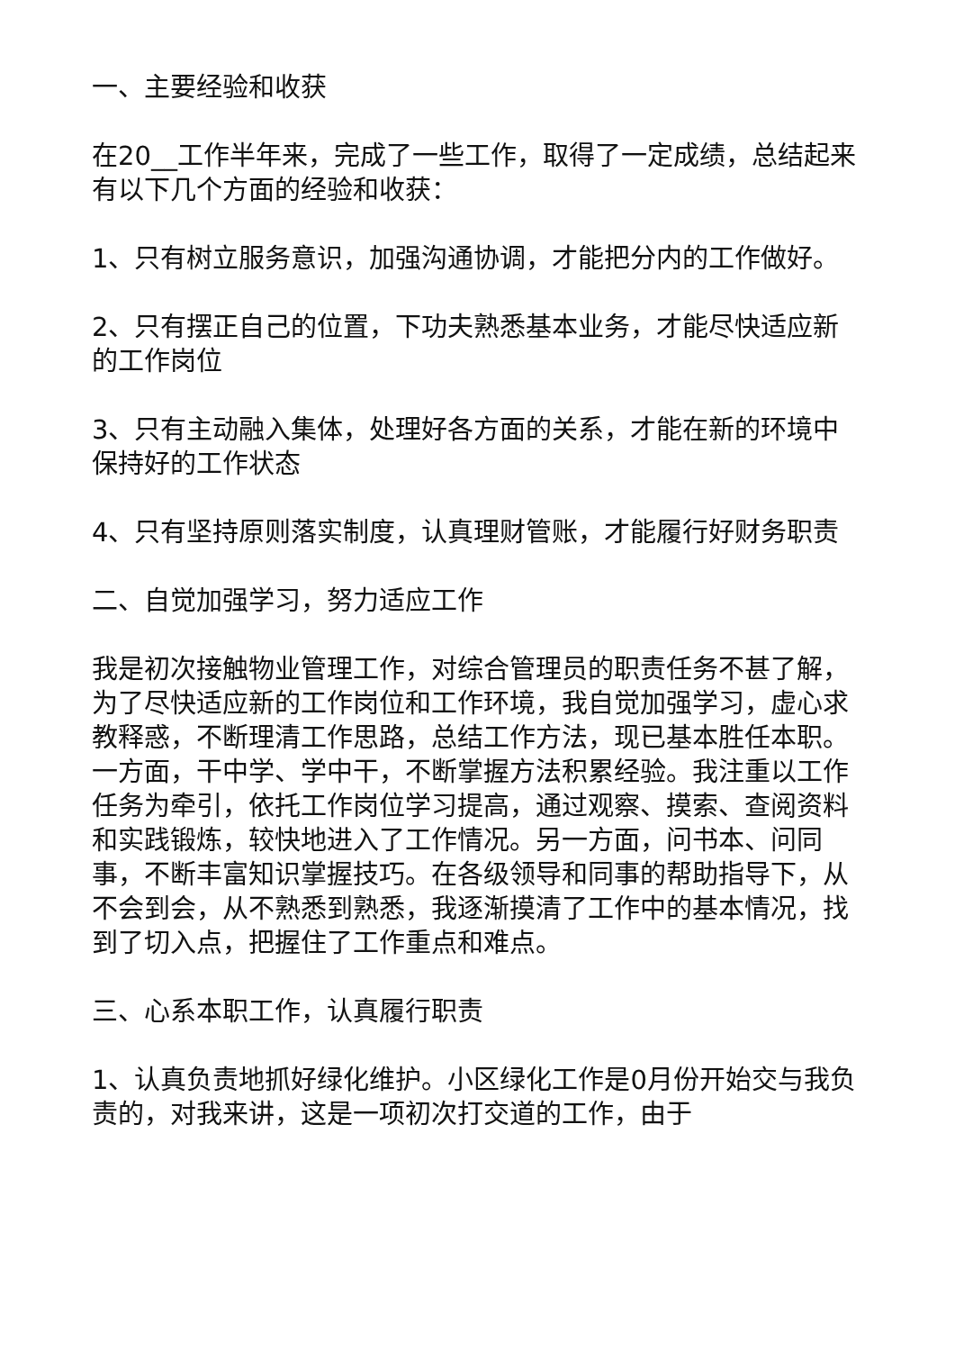一、主要经验和收获
在20__工作半年来，完成了一些工作，取得了一定成绩，总结起来有以下几个方面的经验和收获：
1、只有树立服务意识，加强沟通协调，才能把分内的工作做好。
2、只有摆正自己的位置，下功夫熟悉基本业务，才能尽快适应新的工作岗位
3、只有主动融入集体，处理好各方面的关系，才能在新的环境中保持好的工作状态
4、只有坚持原则落实制度，认真理财管账，才能履行好财务职责
二、自觉加强学习，努力适应工作
我是初次接触物业管理工作，对综合管理员的职责任务不甚了解，为了尽快适应新的工作岗位和工作环境，我自觉加强学习，虚心求教释惑，不断理清工作思路，总结工作方法，现已基本胜任本职。一方面，干中学、学中干，不断掌握方法积累经验。我注重以工作任务为牵引，依托工作岗位学习提高，通过观察、摸索、查阅资料和实践锻炼，较快地进入了工作情况。另一方面，问书本、问同事，不断丰富知识掌握技巧。在各级领导和同事的帮助指导下，从不会到会，从不熟悉到熟悉，我逐渐摸清了工作中的基本情况，找到了切入点，把握住了工作重点和难点。
三、心系本职工作，认真履行职责
1、认真负责地抓好绿化维护。小区绿化工作是0月份开始交与我负责的，对我来讲，这是一项初次打交道的工作，由于